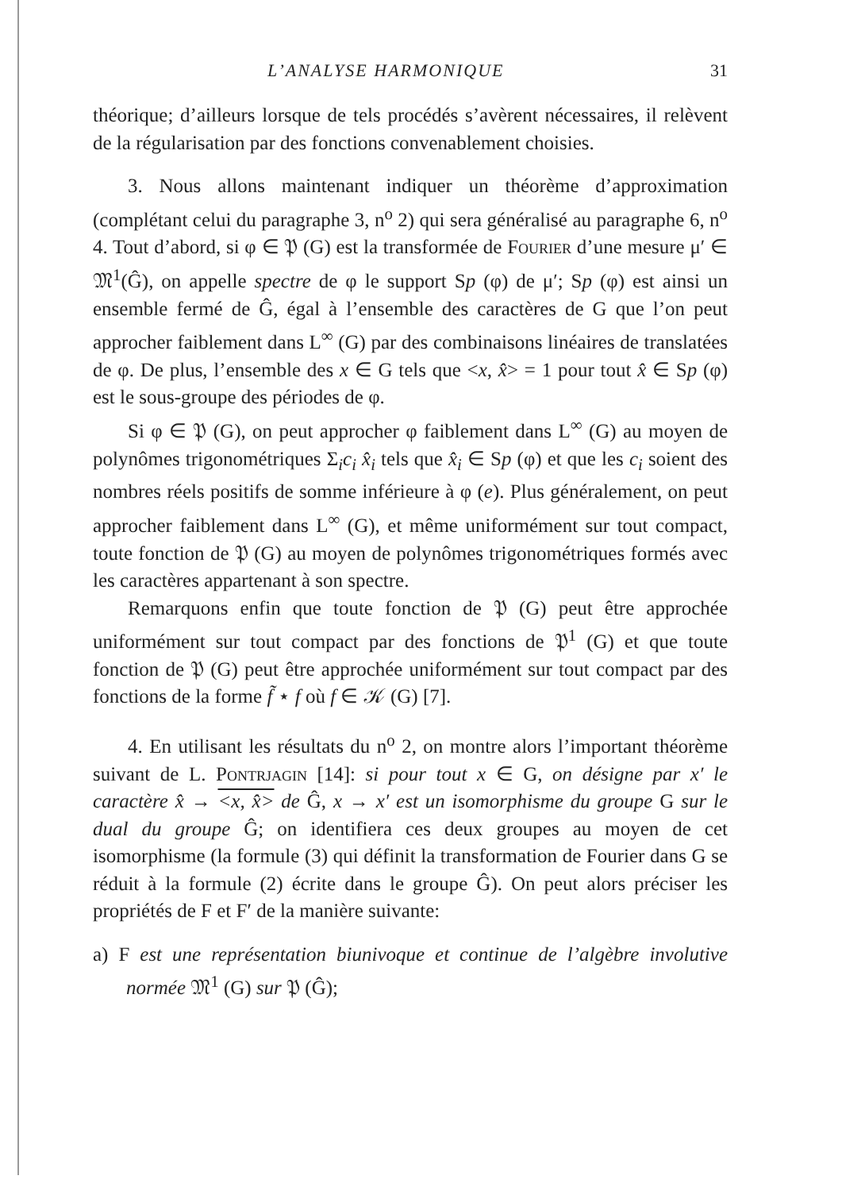L’ANALYSE HARMONIQUE 31
théorique; d’ailleurs lorsque de tels procédés s’avèrent nécessaires, il relèvent de la régularisation par des fonctions convenablement choisies.
3. Nous allons maintenant indiquer un théorème d’approximation (complétant celui du paragraphe 3, n<sup>o</sup> 2) qui sera généralisé au paragraphe 6, n<sup>o</sup> 4. Tout d’abord, si φ ∈ 𝔓 (G) est la transformée de Fourier d’une mesure μ′ ∈ 𝔐<sup>1</sup>(Ĝ), on appelle spectre de φ le support Sp (φ) de μ′; Sp (φ) est ainsi un ensemble fermé de Ĝ, égal à l’ensemble des caractères de G que l’on peut approcher faiblement dans L<sup>∞</sup> (G) par des combinaisons linéaires de translatées de φ. De plus, l’ensemble des x ∈ G tels que <x, x̂> = 1 pour tout x̂ ∈ Sp (φ) est le sous-groupe des périodes de φ.
Si φ ∈ 𝔓 (G), on peut approcher φ faiblement dans L<sup>∞</sup> (G) au moyen de polynômes trigonométriques Σ<sub>i</sub>c<sub>i</sub> x̂<sub>i</sub> tels que x̂<sub>i</sub> ∈ Sp (φ) et que les c<sub>i</sub> soient des nombres réels positifs de somme inférieure à φ (e). Plus généralement, on peut approcher faiblement dans L<sup>∞</sup> (G), et même uniformément sur tout compact, toute fonction de 𝔓 (G) au moyen de polynômes trigonométriques formés avec les caractères appartenant à son spectre.
Remarquons enfin que toute fonction de 𝔓 (G) peut être approchée uniformément sur tout compact par des fonctions de 𝔓<sup>1</sup> (G) et que toute fonction de 𝔓 (G) peut être approchée uniformément sur tout compact par des fonctions de la forme f̃ ⋆ f où f ∈ 𝒦 (G) [7].
4. En utilisant les résultats du n<sup>o</sup> 2, on montre alors l’important théorème suivant de L. Pontrjagin [14]: si pour tout x ∈ G, on désigne par x′ le caractère x̂ → <x, x̂> de Ĝ, x → x′ est un isomorphisme du groupe G sur le dual du groupe Ĝ; on identifiera ces deux groupes au moyen de cet isomorphisme (la formule (3) qui définit la transformation de Fourier dans G se réduit à la formule (2) écrite dans le groupe Ĝ). On peut alors préciser les propriétés de F et F′ de la manière suivante:
a) F est une représentation biunivoque et continue de l’algèbre involutive normée 𝔐<sup>1</sup> (G) sur 𝔓 (Ĝ);